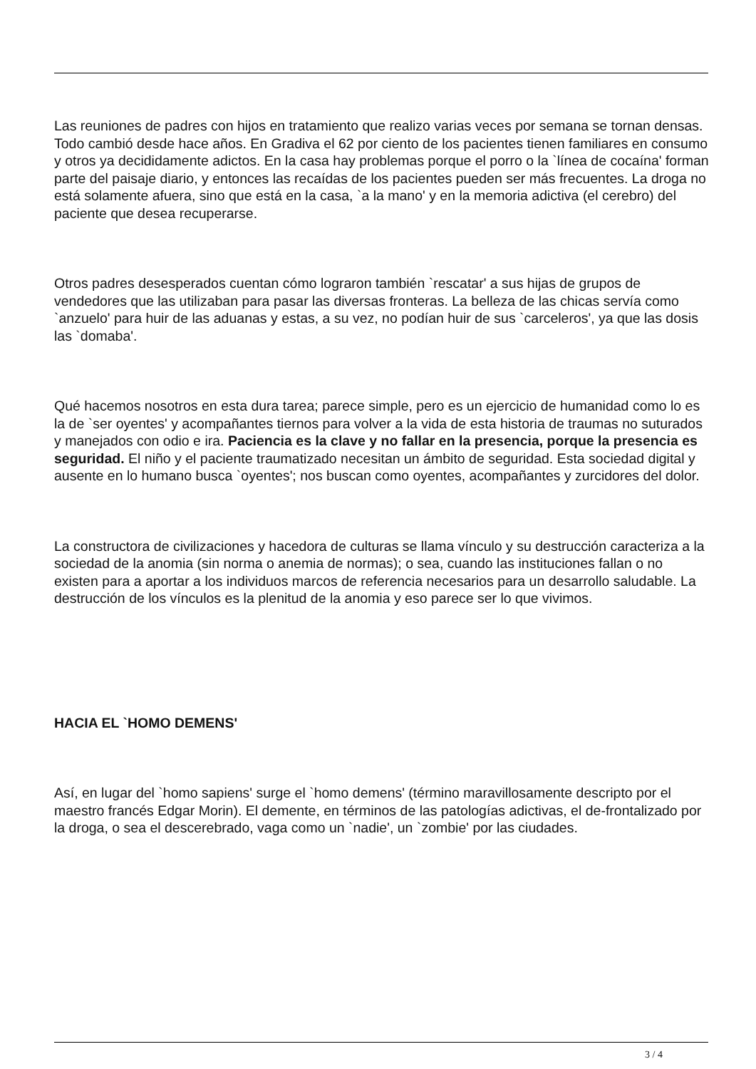Las reuniones de padres con hijos en tratamiento que realizo varias veces por semana se tornan densas. Todo cambió desde hace años. En Gradiva el 62 por ciento de los pacientes tienen familiares en consumo y otros ya decididamente adictos. En la casa hay problemas porque el porro o la `línea de cocaína' forman parte del paisaje diario, y entonces las recaídas de los pacientes pueden ser más frecuentes. La droga no está solamente afuera, sino que está en la casa, `a la mano' y en la memoria adictiva (el cerebro) del paciente que desea recuperarse.
Otros padres desesperados cuentan cómo lograron también `rescatar' a sus hijas de grupos de vendedores que las utilizaban para pasar las diversas fronteras. La belleza de las chicas servía como `anzuelo' para huir de las aduanas y estas, a su vez, no podían huir de sus `carceleros', ya que las dosis las `domaba'.
Qué hacemos nosotros en esta dura tarea; parece simple, pero es un ejercicio de humanidad como lo es la de `ser oyentes' y acompañantes tiernos para volver a la vida de esta historia de traumas no suturados y manejados con odio e ira. Paciencia es la clave y no fallar en la presencia, porque la presencia es seguridad. El niño y el paciente traumatizado necesitan un ámbito de seguridad. Esta sociedad digital y ausente en lo humano busca `oyentes'; nos buscan como oyentes, acompañantes y zurcidores del dolor.
La constructora de civilizaciones y hacedora de culturas se llama vínculo y su destrucción caracteriza a la sociedad de la anomia (sin norma o anemia de normas); o sea, cuando las instituciones fallan o no existen para a aportar a los individuos marcos de referencia necesarios para un desarrollo saludable. La destrucción de los vínculos es la plenitud de la anomia y eso parece ser lo que vivimos.
HACIA EL `HOMO DEMENS'
Así, en lugar del `homo sapiens' surge el `homo demens' (término maravillosamente descripto por el maestro francés Edgar Morin). El demente, en términos de las patologías adictivas, el de-frontalizado por la droga, o sea el descerebrado, vaga como un `nadie', un `zombie' por las ciudades.
3 / 4